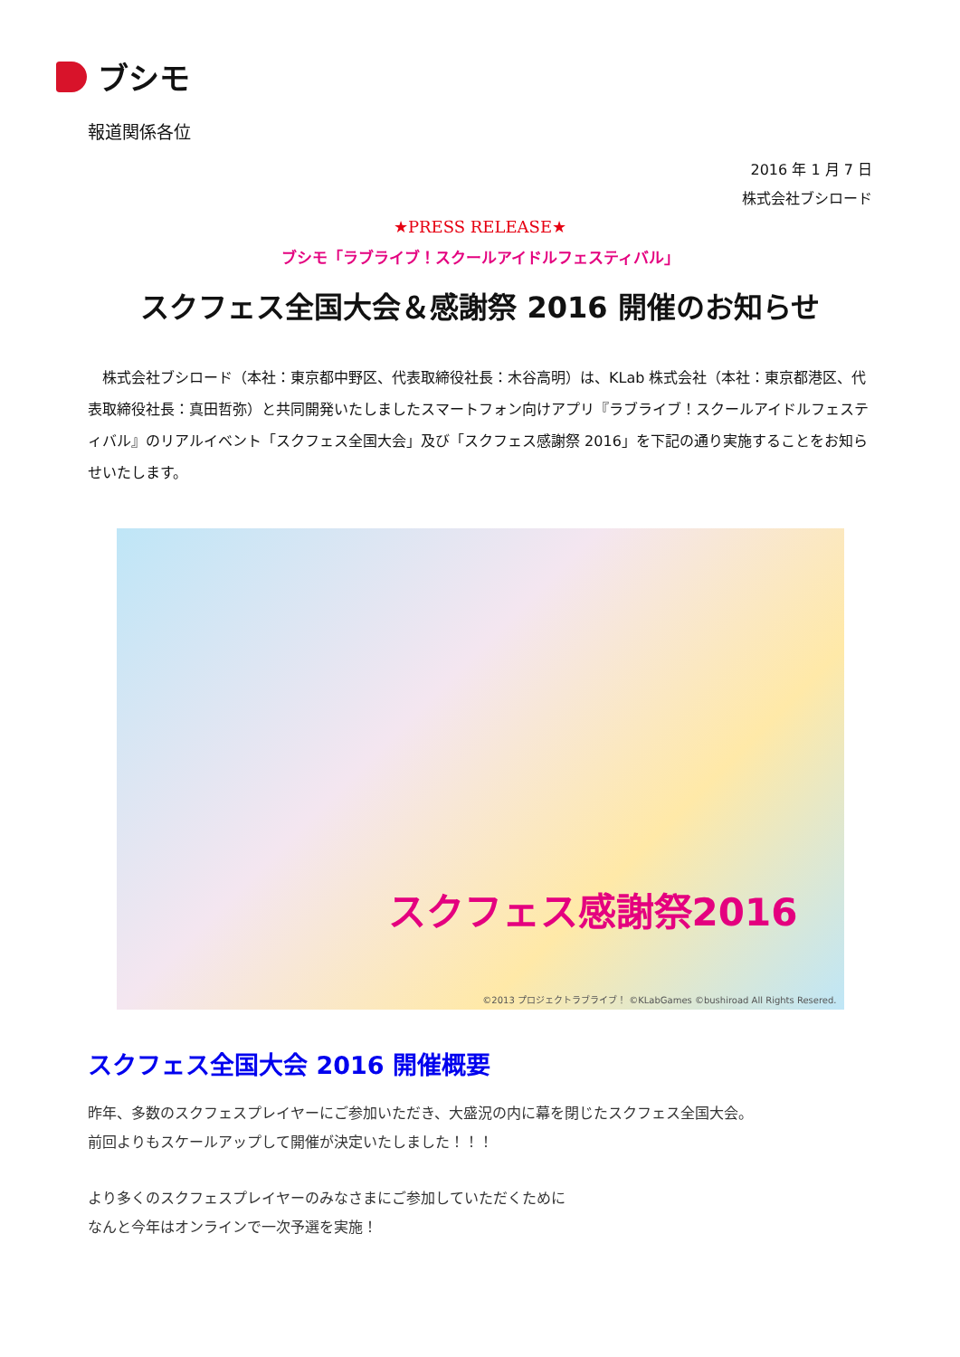ブシモ
報道関係各位
2016 年 1 月 7 日
株式会社ブシロード
★PRESS RELEASE★
ブシモ「ラブライブ！スクールアイドルフェスティバル」
スクフェス全国大会＆感謝祭 2016 開催のお知らせ
株式会社ブシロード（本社：東京都中野区、代表取締役社長：木谷高明）は、KLab 株式会社（本社：東京都港区、代表取締役社長：真田哲弥）と共同開発いたしましたスマートフォン向けアプリ『ラブライブ！スクールアイドルフェスティバル』のリアルイベント「スクフェス全国大会」及び「スクフェス感謝祭 2016」を下記の通り実施することをお知らせいたします。
スクフェス感謝祭2016
©2013 プロジェクトラブライブ！ ©KLabGames ©bushiroad All Rights Resered.
スクフェス全国大会 2016 開催概要
昨年、多数のスクフェスプレイヤーにご参加いただき、大盛況の内に幕を閉じたスクフェス全国大会。
前回よりもスケールアップして開催が決定いたしました！！！
より多くのスクフェスプレイヤーのみなさまにご参加していただくために
なんと今年はオンラインで一次予選を実施！